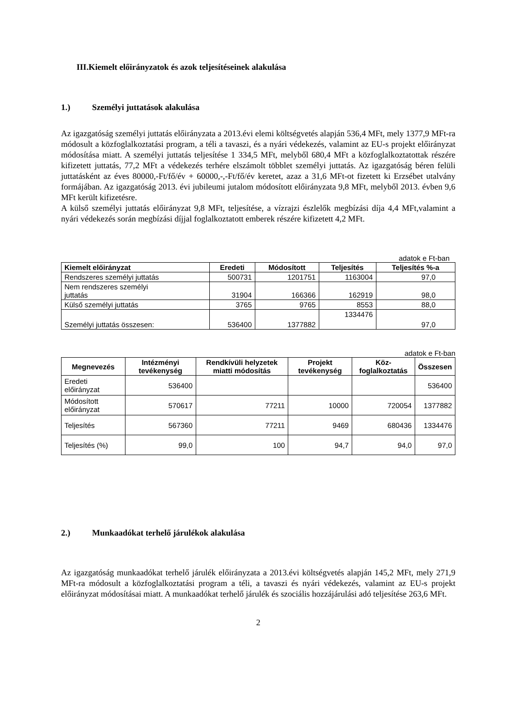III.Kiemelt előirányzatok és azok teljesítéseinek alakulása
1.) Személyi juttatások alakulása
Az igazgatóság személyi juttatás előirányzata a 2013.évi elemi költségvetés alapján 536,4 MFt, mely 1377,9 MFt-ra módosult a közfoglalkoztatási program, a téli a tavaszi, és a nyári védekezés, valamint az EU-s projekt előirányzat módosítása miatt. A személyi juttatás teljesítése 1 334,5 MFt, melyből 680,4 MFt a közfoglalkoztatottak részére kifizetett juttatás, 77,2 MFt a védekezés terhére elszámolt többlet személyi juttatás. Az igazgatóság béren felüli juttatásként az éves 80000,-Ft/fő/év + 60000,-,-Ft/fő/év keretet, azaz a 31,6 MFt-ot fizetett ki Erzsébet utalvány formájában. Az igazgatóság 2013. évi jubileumi jutalom módosított előirányzata 9,8 MFt, melyből 2013. évben 9,6 MFt került kifizetésre.
A külső személyi juttatás előirányzat 9,8 MFt, teljesítése, a vízrajzi észlelők megbízási díja 4,4 MFt,valamint a nyári védekezés során megbízási díjjal foglalkoztatott emberek részére kifizetett 4,2 MFt.
adatok e Ft-ban
| Kiemelt előirányzat | Eredeti | Módosított | Teljesítés | Teljesítés %-a |
| --- | --- | --- | --- | --- |
| Rendszeres személyi juttatás | 500731 | 1201751 | 1163004 | 97,0 |
| Nem rendszeres személyi juttatás | 31904 | 166366 | 162919 | 98,0 |
| Külső személyi juttatás | 3765 | 9765 | 8553 | 88,0 |
| Személyi juttatás összesen: | 536400 | 1377882 | 1334476 | 97,0 |
adatok e Ft-ban
| Megnevezés | Intézményi tevékenység | Rendkívüli helyzetek miatti módosítás | Projekt tevékenység | Köz-foglalkoztatás | Összesen |
| --- | --- | --- | --- | --- | --- |
| Eredeti előirányzat | 536400 | | | | 536400 |
| Módosított előirányzat | 570617 | 77211 | 10000 | 720054 | 1377882 |
| Teljesítés | 567360 | 77211 | 9469 | 680436 | 1334476 |
| Teljesítés (%) | 99,0 | 100 | 94,7 | 94,0 | 97,0 |
2.) Munkaadókat terhelő járulékok alakulása
Az igazgatóság munkaadókat terhelő járulék előirányzata a 2013.évi költségvetés alapján 145,2 MFt, mely 271,9 MFt-ra módosult a közfoglalkoztatási program a téli, a tavaszi és nyári védekezés, valamint az EU-s projekt előirányzat módosításai miatt. A munkaadókat terhelő járulék és szociális hozzájárulási adó teljesítése 263,6 MFt.
2